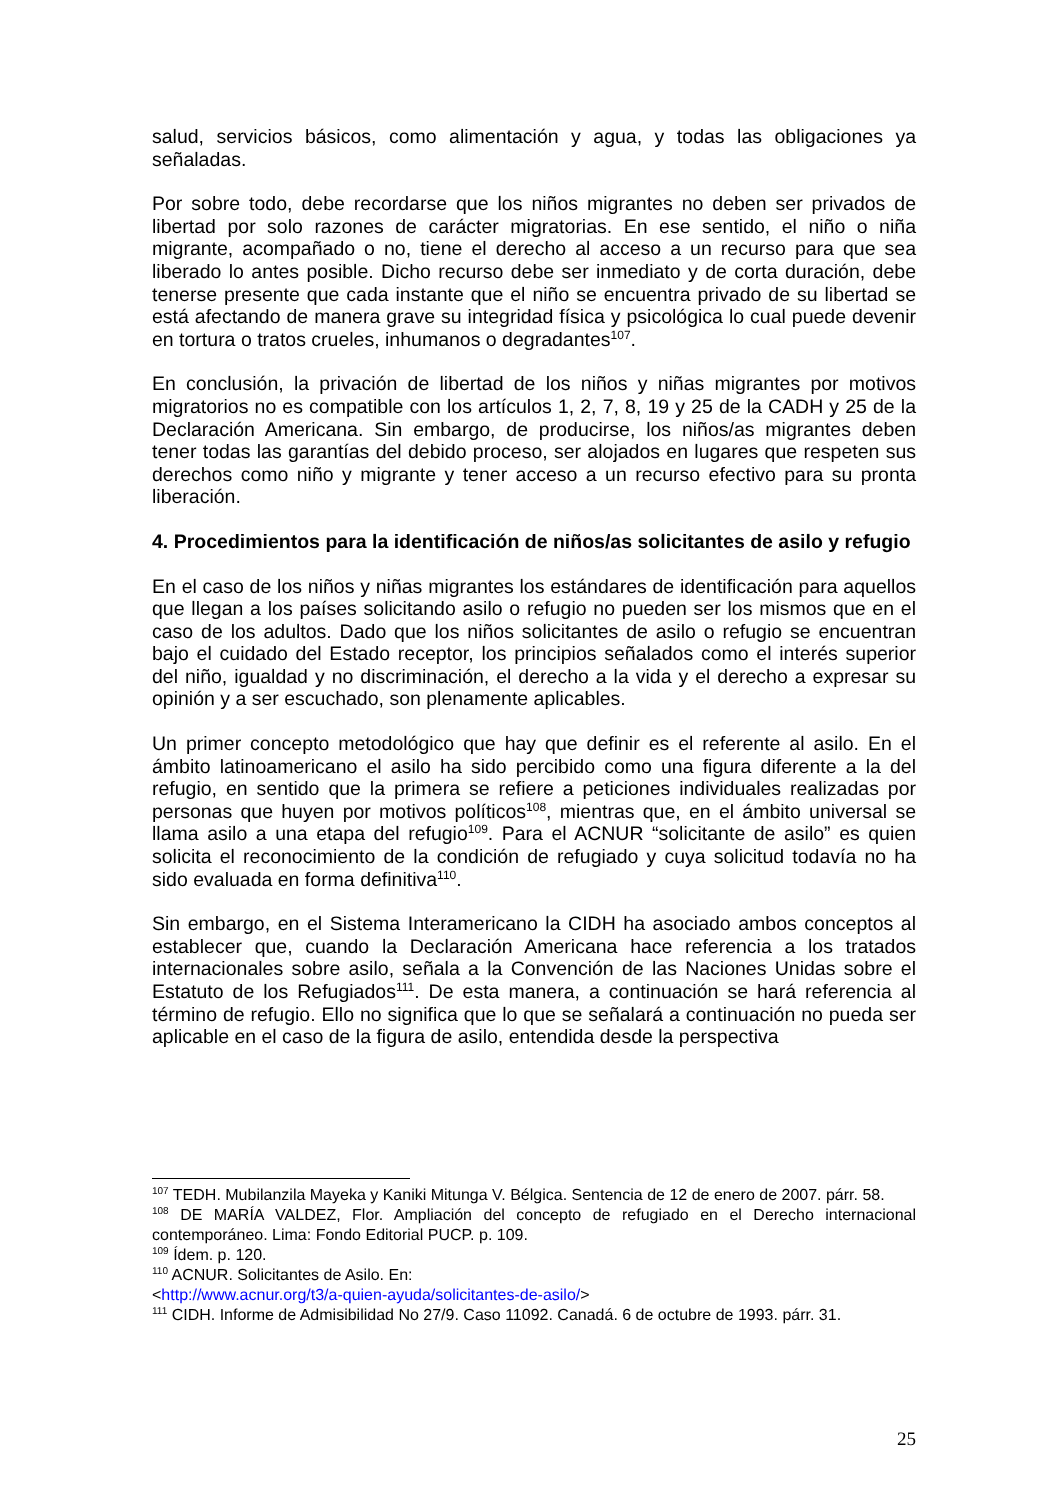salud, servicios básicos, como alimentación y agua, y todas las obligaciones ya señaladas.
Por sobre todo, debe recordarse que los niños migrantes no deben ser privados de libertad por solo razones de carácter migratorias. En ese sentido, el niño o niña migrante, acompañado o no, tiene el derecho al acceso a un recurso para que sea liberado lo antes posible. Dicho recurso debe ser inmediato y de corta duración, debe tenerse presente que cada instante que el niño se encuentra privado de su libertad se está afectando de manera grave su integridad física y psicológica lo cual puede devenir en tortura o tratos crueles, inhumanos o degradantes<sup>107</sup>.
En conclusión, la privación de libertad de los niños y niñas migrantes por motivos migratorios no es compatible con los artículos 1, 2, 7, 8, 19 y 25 de la CADH y 25 de la Declaración Americana. Sin embargo, de producirse, los niños/as migrantes deben tener todas las garantías del debido proceso, ser alojados en lugares que respeten sus derechos como niño y migrante y tener acceso a un recurso efectivo para su pronta liberación.
4. Procedimientos para la identificación de niños/as solicitantes de asilo y refugio
En el caso de los niños y niñas migrantes los estándares de identificación para aquellos que llegan a los países solicitando asilo o refugio no pueden ser los mismos que en el caso de los adultos. Dado que los niños solicitantes de asilo o refugio se encuentran bajo el cuidado del Estado receptor, los principios señalados como el interés superior del niño, igualdad y no discriminación, el derecho a la vida y el derecho a expresar su opinión y a ser escuchado, son plenamente aplicables.
Un primer concepto metodológico que hay que definir es el referente al asilo. En el ámbito latinoamericano el asilo ha sido percibido como una figura diferente a la del refugio, en sentido que la primera se refiere a peticiones individuales realizadas por personas que huyen por motivos políticos<sup>108</sup>, mientras que, en el ámbito universal se llama asilo a una etapa del refugio<sup>109</sup>. Para el ACNUR “solicitante de asilo” es quien solicita el reconocimiento de la condición de refugiado y cuya solicitud todavía no ha sido evaluada en forma definitiva<sup>110</sup>.
Sin embargo, en el Sistema Interamericano la CIDH ha asociado ambos conceptos al establecer que, cuando la Declaración Americana hace referencia a los tratados internacionales sobre asilo, señala a la Convención de las Naciones Unidas sobre el Estatuto de los Refugiados<sup>111</sup>. De esta manera, a continuación se hará referencia al término de refugio. Ello no significa que lo que se señalará a continuación no pueda ser aplicable en el caso de la figura de asilo, entendida desde la perspectiva
<sup>107</sup> TEDH. Mubilanzila Mayeka y Kaniki Mitunga V. Bélgica. Sentencia de 12 de enero de 2007. párr. 58.
<sup>108</sup> DE MARÍA VALDEZ, Flor. Ampliación del concepto de refugiado en el Derecho internacional contemporáneo. Lima: Fondo Editorial PUCP. p. 109.
<sup>109</sup> Ídem. p. 120.
<sup>110</sup> ACNUR. Solicitantes de Asilo. En:
<http://www.acnur.org/t3/a-quien-ayuda/solicitantes-de-asilo/>
<sup>111</sup> CIDH. Informe de Admisibilidad No 27/9. Caso 11092. Canadá. 6 de octubre de 1993. párr. 31.
25